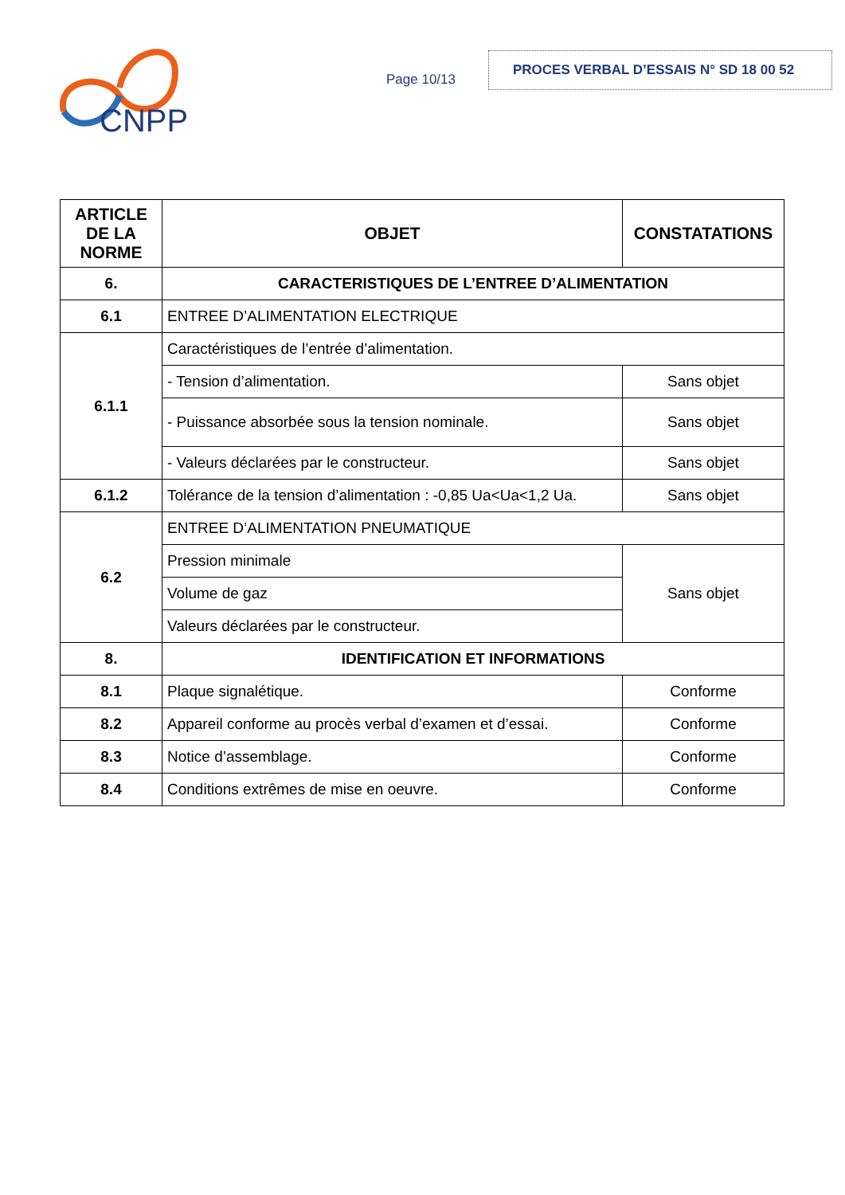CNPP
Page 10/13
PROCES VERBAL D’ESSAIS N° SD 18 00 52
| ARTICLE DE LA NORME | OBJET | CONSTATATIONS |
| --- | --- | --- |
| 6. | CARACTERISTIQUES DE L’ENTREE D’ALIMENTATION | |
| 6.1 | ENTREE D’ALIMENTATION ELECTRIQUE | |
| 6.1.1 | Caractéristiques de l’entrée d’alimentation. | |
| | - Tension d’alimentation. | Sans objet |
| | - Puissance absorbée sous la tension nominale. | Sans objet |
| | - Valeurs déclarées par le constructeur. | Sans objet |
| 6.1.2 | Tolérance de la tension d’alimentation : -0,85 Ua<Ua<1,2 Ua. | Sans objet |
| 6.2 | ENTREE D’ALIMENTATION PNEUMATIQUE | |
| | Pression minimale | Sans objet |
| | Volume de gaz | |
| | Valeurs déclarées par le constructeur. | |
| 8. | IDENTIFICATION ET INFORMATIONS | |
| 8.1 | Plaque signalétique. | Conforme |
| 8.2 | Appareil conforme au procès verbal d’examen et d’essai. | Conforme |
| 8.3 | Notice d’assemblage. | Conforme |
| 8.4 | Conditions extrêmes de mise en oeuvre. | Conforme |